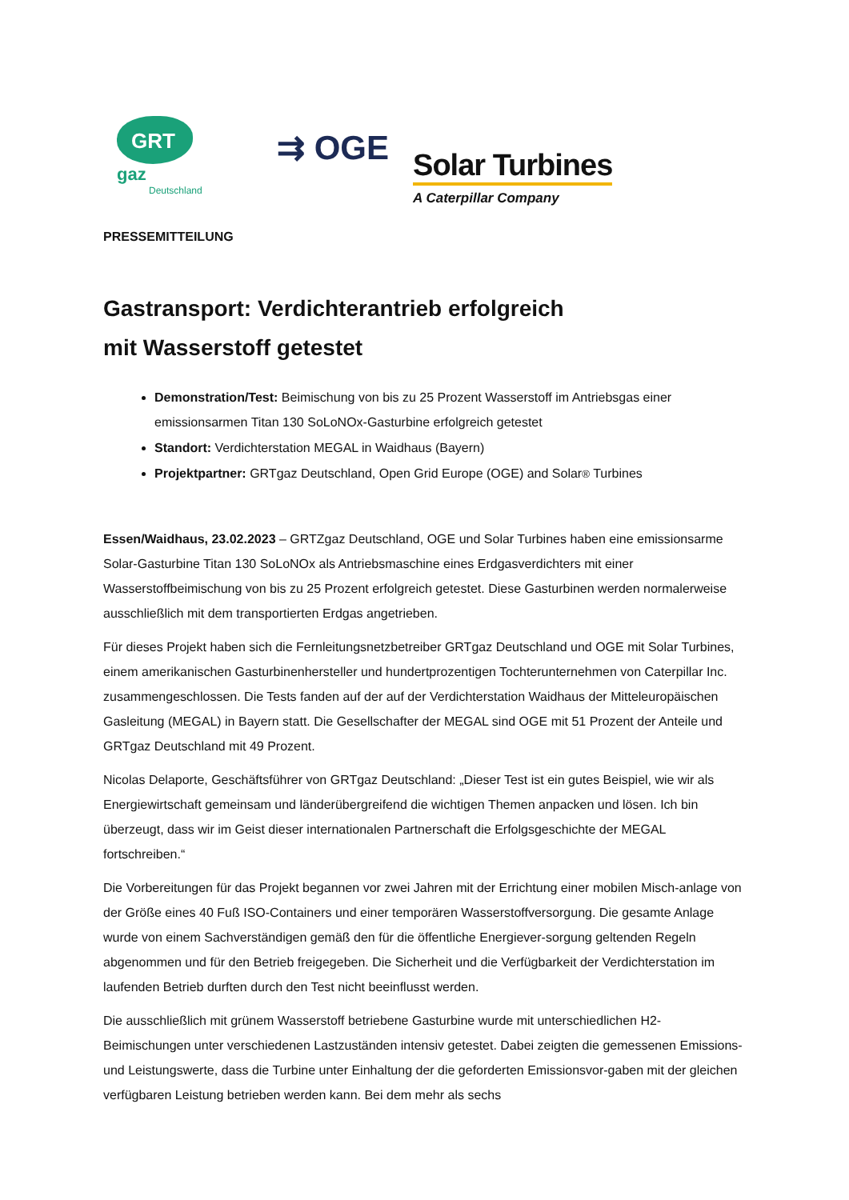GRT gaz
Deutschland
⇉ OGE
Solar Turbines
A Caterpillar Company
PRESSEMITTEILUNG
Gastransport: Verdichterantrieb erfolgreich
mit Wasserstoff getestet
Demonstration/Test: Beimischung von bis zu 25 Prozent Wasserstoff im Antriebsgas einer emissionsarmen Titan 130 SoLoNOx-Gasturbine erfolgreich getestet
Standort: Verdichterstation MEGAL in Waidhaus (Bayern)
Projektpartner: GRTgaz Deutschland, Open Grid Europe (OGE) and Solar® Turbines
Essen/Waidhaus, 23.02.2023 – GRTZgaz Deutschland, OGE und Solar Turbines haben eine emissionsarme Solar-Gasturbine Titan 130 SoLoNOx als Antriebsmaschine eines Erdgasverdichters mit einer Wasserstoffbeimischung von bis zu 25 Prozent erfolgreich getestet. Diese Gasturbinen werden normalerweise ausschließlich mit dem transportierten Erdgas angetrieben.
Für dieses Projekt haben sich die Fernleitungsnetzbetreiber GRTgaz Deutschland und OGE mit Solar Turbines, einem amerikanischen Gasturbinenhersteller und hundertprozentigen Tochterunternehmen von Caterpillar Inc. zusammengeschlossen. Die Tests fanden auf der auf der Verdichterstation Waidhaus der Mitteleuropäischen Gasleitung (MEGAL) in Bayern statt. Die Gesellschafter der MEGAL sind OGE mit 51 Prozent der Anteile und GRTgaz Deutschland mit 49 Prozent.
Nicolas Delaporte, Geschäftsführer von GRTgaz Deutschland: „Dieser Test ist ein gutes Beispiel, wie wir als Energiewirtschaft gemeinsam und länderübergreifend die wichtigen Themen anpacken und lösen. Ich bin überzeugt, dass wir im Geist dieser internationalen Partnerschaft die Erfolgsgeschichte der MEGAL fortschreiben.“
Die Vorbereitungen für das Projekt begannen vor zwei Jahren mit der Errichtung einer mobilen Misch-anlage von der Größe eines 40 Fuß ISO-Containers und einer temporären Wasserstoffversorgung. Die gesamte Anlage wurde von einem Sachverständigen gemäß den für die öffentliche Energiever-sorgung geltenden Regeln abgenommen und für den Betrieb freigegeben. Die Sicherheit und die Verfügbarkeit der Verdichterstation im laufenden Betrieb durften durch den Test nicht beeinflusst werden.
Die ausschließlich mit grünem Wasserstoff betriebene Gasturbine wurde mit unterschiedlichen H2-Beimischungen unter verschiedenen Lastzuständen intensiv getestet. Dabei zeigten die gemessenen Emissions- und Leistungswerte, dass die Turbine unter Einhaltung der die geforderten Emissionsvor-gaben mit der gleichen verfügbaren Leistung betrieben werden kann. Bei dem mehr als sechs